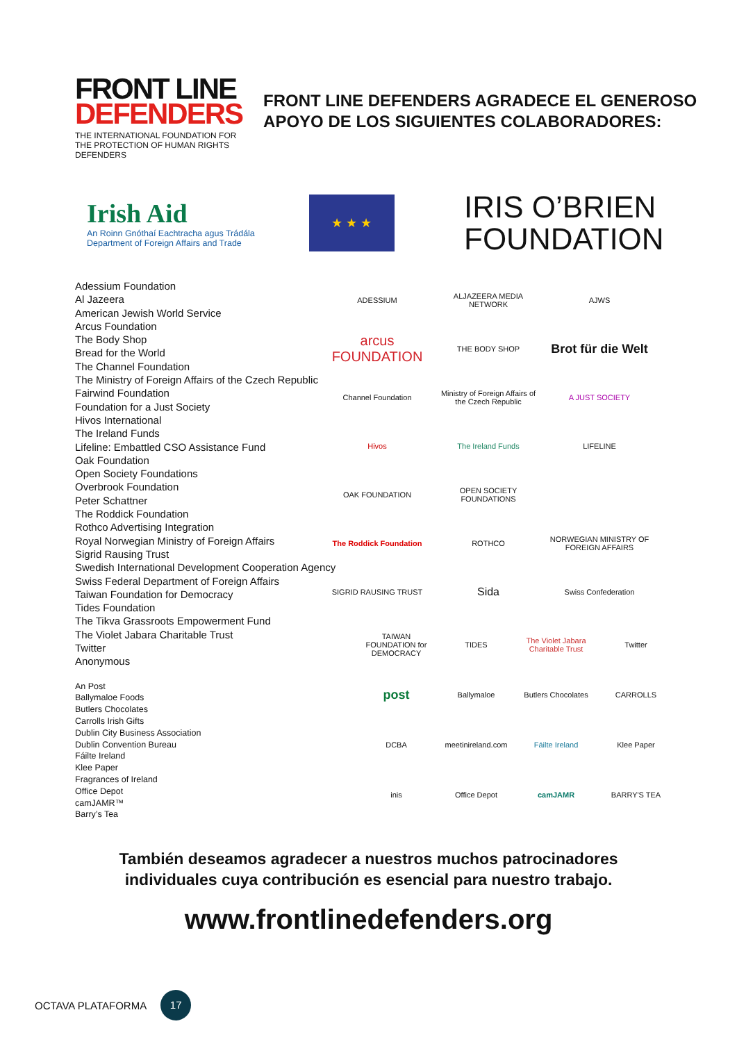FRONT LINE
DEFENDERS
THE INTERNATIONAL FOUNDATION FOR THE PROTECTION OF HUMAN RIGHTS DEFENDERS
FRONT LINE DEFENDERS AGRADECE EL GENEROSO APOYO DE LOS SIGUIENTES COLABORADORES:
Irish Aid
An Roinn Gnóthaí Eachtracha agus Trádála
Department of Foreign Affairs and Trade
★ ★ ★
IRIS O’BRIEN
FOUNDATION
Adessium Foundation
Al Jazeera
American Jewish World Service
Arcus Foundation
The Body Shop
Bread for the World
The Channel Foundation
The Ministry of Foreign Affairs of the Czech Republic
Fairwind Foundation
Foundation for a Just Society
Hivos International
The Ireland Funds
Lifeline: Embattled CSO Assistance Fund
Oak Foundation
Open Society Foundations
Overbrook Foundation
Peter Schattner
The Roddick Foundation
Rothco Advertising Integration
Royal Norwegian Ministry of Foreign Affairs
Sigrid Rausing Trust
Swedish International Development Cooperation Agency
Swiss Federal Department of Foreign Affairs
Taiwan Foundation for Democracy
Tides Foundation
The Tikva Grassroots Empowerment Fund
The Violet Jabara Charitable Trust
Twitter
Anonymous
An Post
Ballymaloe Foods
Butlers Chocolates
Carrolls Irish Gifts
Dublin City Business Association
Dublin Convention Bureau
Fáilte Ireland
Klee Paper
Fragrances of Ireland
Office Depot
camJAMR™
Barry’s Tea
ADESSIUM
ALJAZEERA MEDIA NETWORK
AJWS
arcus FOUNDATION
THE BODY SHOP
Brot für die Welt
Channel Foundation
Ministry of Foreign Affairs of the Czech Republic
A JUST SOCIETY
Hivos
The Ireland Funds
LIFELINE
OAK FOUNDATION
OPEN SOCIETY FOUNDATIONS
The Roddick Foundation
ROTHCO
NORWEGIAN MINISTRY OF FOREIGN AFFAIRS
SIGRID RAUSING TRUST
Sida
Swiss Confederation
TAIWAN FOUNDATION for DEMOCRACY
TIDES
The Violet Jabara Charitable Trust
Twitter
post
Ballymaloe
Butlers Chocolates
CARROLLS
DCBA
meetinireland.com
Fáilte Ireland
Klee Paper
inis
Office Depot
camJAMR
BARRY'S TEA
También deseamos agradecer a nuestros muchos patrocinadores
individuales cuya contribución es esencial para nuestro trabajo.
www.frontlinedefenders.org
OCTAVA PLATAFORMA
17